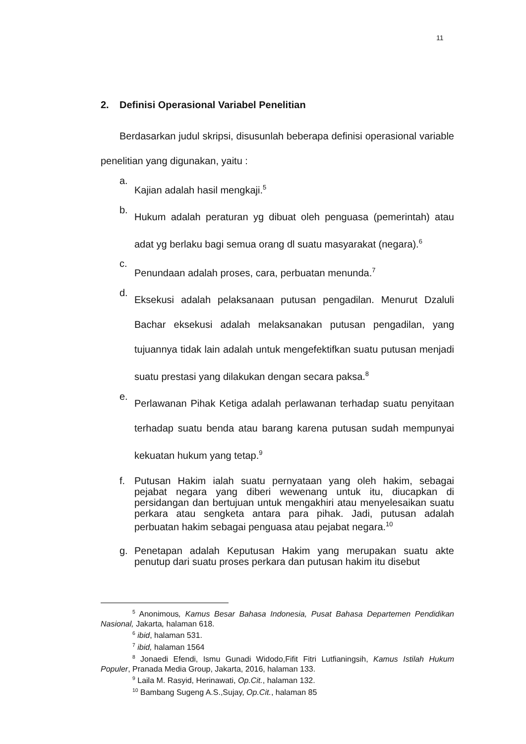11
2. Definisi Operasional Variabel Penelitian
Berdasarkan judul skripsi, disusunlah beberapa definisi operasional variable penelitian yang digunakan, yaitu :
a.
Kajian adalah hasil mengkaji.<sup>5</sup>
b.
Hukum adalah peraturan yg dibuat oleh penguasa (pemerintah) atau adat yg berlaku bagi semua orang dl suatu masyarakat (negara).<sup>6</sup>
c.
Penundaan adalah proses, cara, perbuatan menunda.<sup>7</sup>
d.
Eksekusi adalah pelaksanaan putusan pengadilan. Menurut Dzaluli Bachar eksekusi adalah melaksanakan putusan pengadilan, yang tujuannya tidak lain adalah untuk mengefektifkan suatu putusan menjadi suatu prestasi yang dilakukan dengan secara paksa.<sup>8</sup>
e.
Perlawanan Pihak Ketiga adalah perlawanan terhadap suatu penyitaan terhadap suatu benda atau barang karena putusan sudah mempunyai kekuatan hukum yang tetap.<sup>9</sup>
f.
Putusan Hakim ialah suatu pernyataan yang oleh hakim, sebagai pejabat negara yang diberi wewenang untuk itu, diucapkan di persidangan dan bertujuan untuk mengakhiri atau menyelesaikan suatu perkara atau sengketa antara para pihak. Jadi, putusan adalah perbuatan hakim sebagai penguasa atau pejabat negara.<sup>10</sup>
g.
Penetapan adalah Keputusan Hakim yang merupakan suatu akte penutup dari suatu proses perkara dan putusan hakim itu disebut
<sup>5</sup> Anonimous, Kamus Besar Bahasa Indonesia, Pusat Bahasa Departemen Pendidikan Nasional, Jakarta, halaman 618.
<sup>6</sup> ibid, halaman 531.
<sup>7</sup> ibid, halaman 1564
<sup>8</sup> Jonaedi Efendi, Ismu Gunadi Widodo,Fifit Fitri Lutfianingsih, Kamus Istilah Hukum Populer, Pranada Media Group, Jakarta, 2016, halaman 133.
<sup>9</sup> Laila M. Rasyid, Herinawati, Op.Cit., halaman 132.
<sup>10</sup> Bambang Sugeng A.S.,Sujay, Op.Cit., halaman 85